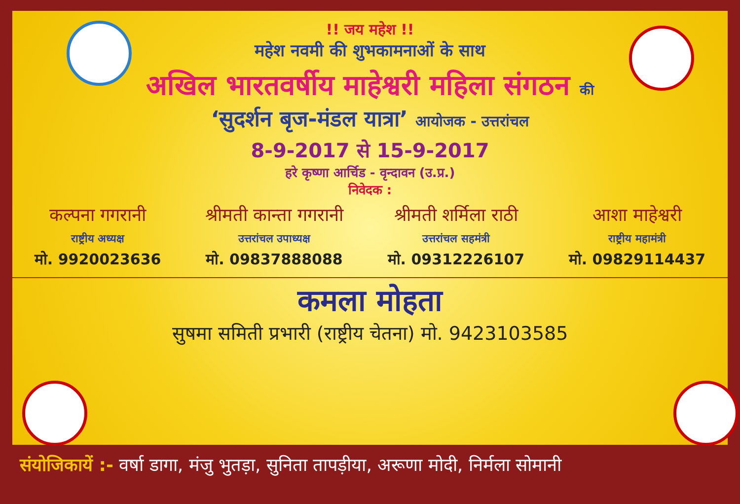!! जय महेश !!
महेश नवमी की शुभकामनाओं के साथ
अखिल भारतवर्षीय माहेश्वरी महिला संगठन की
‘सुदर्शन बृज-मंडल यात्रा’ आयोजक - उत्तरांचल
8-9-2017 से 15-9-2017
हरे कृष्णा आर्चिड - वृन्दावन (उ.प्र.)
निवेदक :
कल्पना गगरानी
राष्ट्रीय अध्यक्ष
मो. 9920023636
श्रीमती कान्ता गगरानी
उत्तरांचल उपाध्यक्ष
मो. 09837888088
श्रीमती शर्मिला राठी
उत्तरांचल सहमंत्री
मो. 09312226107
आशा माहेश्वरी
राष्ट्रीय महामंत्री
मो. 09829114437
कमला मोहता
सुषमा समिती प्रभारी (राष्ट्रीय चेतना) मो. 9423103585
संयोजिकायें :- वर्षा डागा, मंजु भुतड़ा, सुनिता तापड़ीया, अरूणा मोदी, निर्मला सोमानी